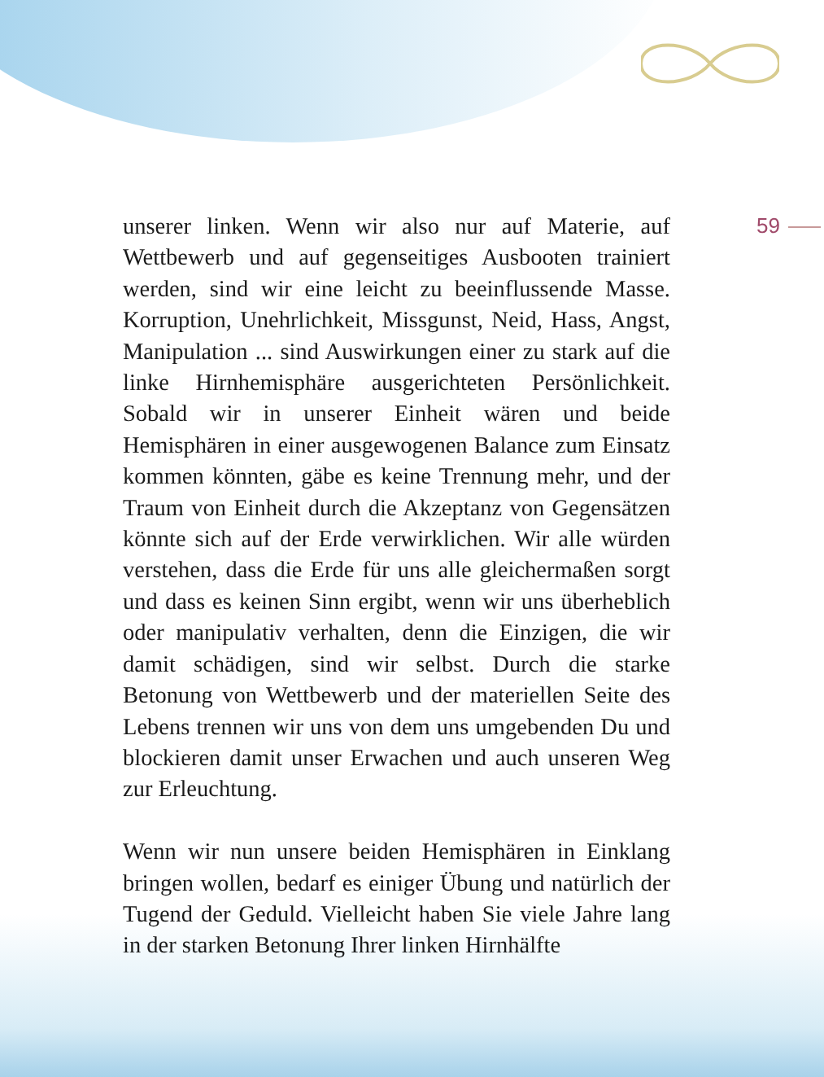59
unserer linken. Wenn wir also nur auf Materie, auf Wettbewerb und auf gegenseitiges Ausbooten trainiert werden, sind wir eine leicht zu beeinflussende Masse. Korruption, Unehrlichkeit, Missgunst, Neid, Hass, Angst, Manipulation ... sind Auswirkungen einer zu stark auf die linke Hirnhemisphäre ausgerichteten Persönlichkeit. Sobald wir in unserer Einheit wären und beide Hemisphären in einer ausgewogenen Balance zum Einsatz kommen könnten, gäbe es keine Trennung mehr, und der Traum von Einheit durch die Akzeptanz von Gegensätzen könnte sich auf der Erde verwirklichen. Wir alle würden verstehen, dass die Erde für uns alle gleichermaßen sorgt und dass es keinen Sinn ergibt, wenn wir uns überheblich oder manipulativ verhalten, denn die Einzigen, die wir damit schädigen, sind wir selbst. Durch die starke Betonung von Wettbewerb und der materiellen Seite des Lebens trennen wir uns von dem uns umgebenden Du und blockieren damit unser Erwachen und auch unseren Weg zur Erleuchtung.
Wenn wir nun unsere beiden Hemisphären in Einklang bringen wollen, bedarf es einiger Übung und natürlich der Tugend der Geduld. Vielleicht haben Sie viele Jahre lang in der starken Betonung Ihrer linken Hirnhälfte